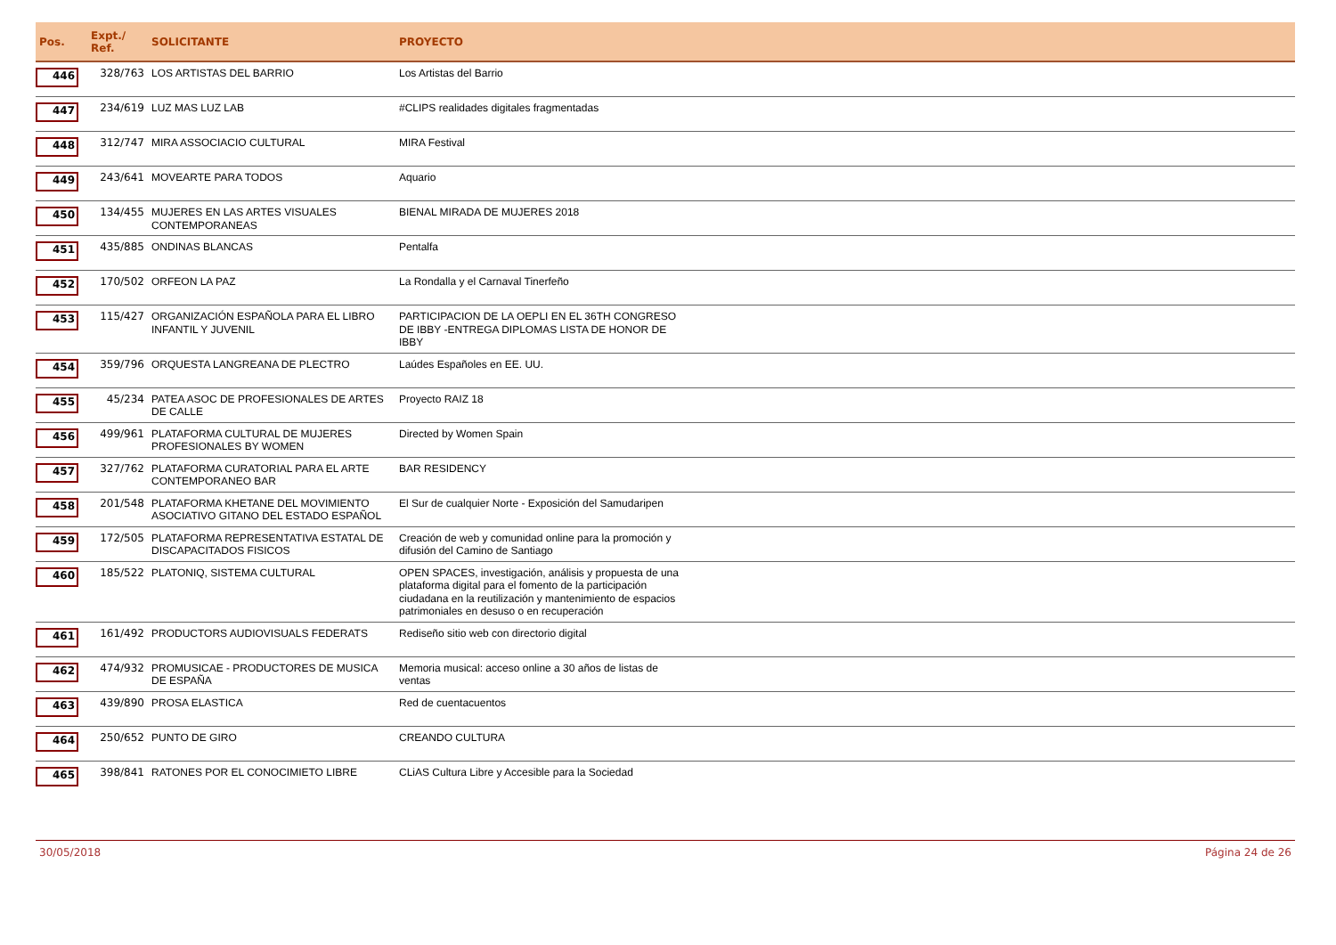| Pos. | Expt./ Ref. | SOLICITANTE | PROYECTO | |
| --- | --- | --- | --- | --- |
| 446 | 328/763 | LOS ARTISTAS DEL BARRIO | Los Artistas del Barrio | |
| 447 | 234/619 | LUZ MAS LUZ LAB | #CLIPS realidades digitales fragmentadas | |
| 448 | 312/747 | MIRA ASSOCIACIO CULTURAL | MIRA Festival | |
| 449 | 243/641 | MOVEARTE PARA TODOS | Aquario | |
| 450 | 134/455 | MUJERES EN LAS ARTES VISUALES CONTEMPORANEAS | BIENAL MIRADA DE MUJERES 2018 | |
| 451 | 435/885 | ONDINAS BLANCAS | Pentalfa | |
| 452 | 170/502 | ORFEON LA PAZ | La Rondalla y el Carnaval Tinerfeño | |
| 453 | 115/427 | ORGANIZACIÓN ESPAÑOLA PARA EL LIBRO INFANTIL Y JUVENIL | PARTICIPACION DE LA OEPLI EN EL 36TH CONGRESO DE IBBY -ENTREGA DIPLOMAS LISTA DE HONOR DE IBBY | |
| 454 | 359/796 | ORQUESTA LANGREANA DE PLECTRO | Laúdes Españoles en EE. UU. | |
| 455 | 45/234 | PATEA ASOC DE PROFESIONALES DE ARTES DE CALLE | Proyecto RAIZ 18 | |
| 456 | 499/961 | PLATAFORMA CULTURAL DE MUJERES PROFESIONALES BY WOMEN | Directed by Women Spain | |
| 457 | 327/762 | PLATAFORMA CURATORIAL PARA EL ARTE CONTEMPORANEO BAR | BAR RESIDENCY | |
| 458 | 201/548 | PLATAFORMA KHETANE DEL MOVIMIENTO ASOCIATIVO GITANO DEL ESTADO ESPAÑOL | El Sur de cualquier Norte - Exposición del Samudaripen | |
| 459 | 172/505 | PLATAFORMA REPRESENTATIVA ESTATAL DE DISCAPACITADOS FISICOS | Creación de web y comunidad online para la promoción y difusión del Camino de Santiago | |
| 460 | 185/522 | PLATONIQ, SISTEMA CULTURAL | OPEN SPACES, investigación, análisis y propuesta de una plataforma digital para el fomento de la participación ciudadana en la reutilización y mantenimiento de espacios patrimoniales en desuso o en recuperación | |
| 461 | 161/492 | PRODUCTORS AUDIOVISUALS FEDERATS | Rediseño sitio web con directorio digital | |
| 462 | 474/932 | PROMUSICAE - PRODUCTORES DE MUSICA DE ESPAÑA | Memoria musical: acceso online a 30 años de listas de ventas | |
| 463 | 439/890 | PROSA ELASTICA | Red de cuentacuentos | |
| 464 | 250/652 | PUNTO DE GIRO | CREANDO CULTURA | |
| 465 | 398/841 | RATONES POR EL CONOCIMIETO LIBRE | CLiAS Cultura Libre y Accesible para la Sociedad | |
30/05/2018 Página 24 de 26